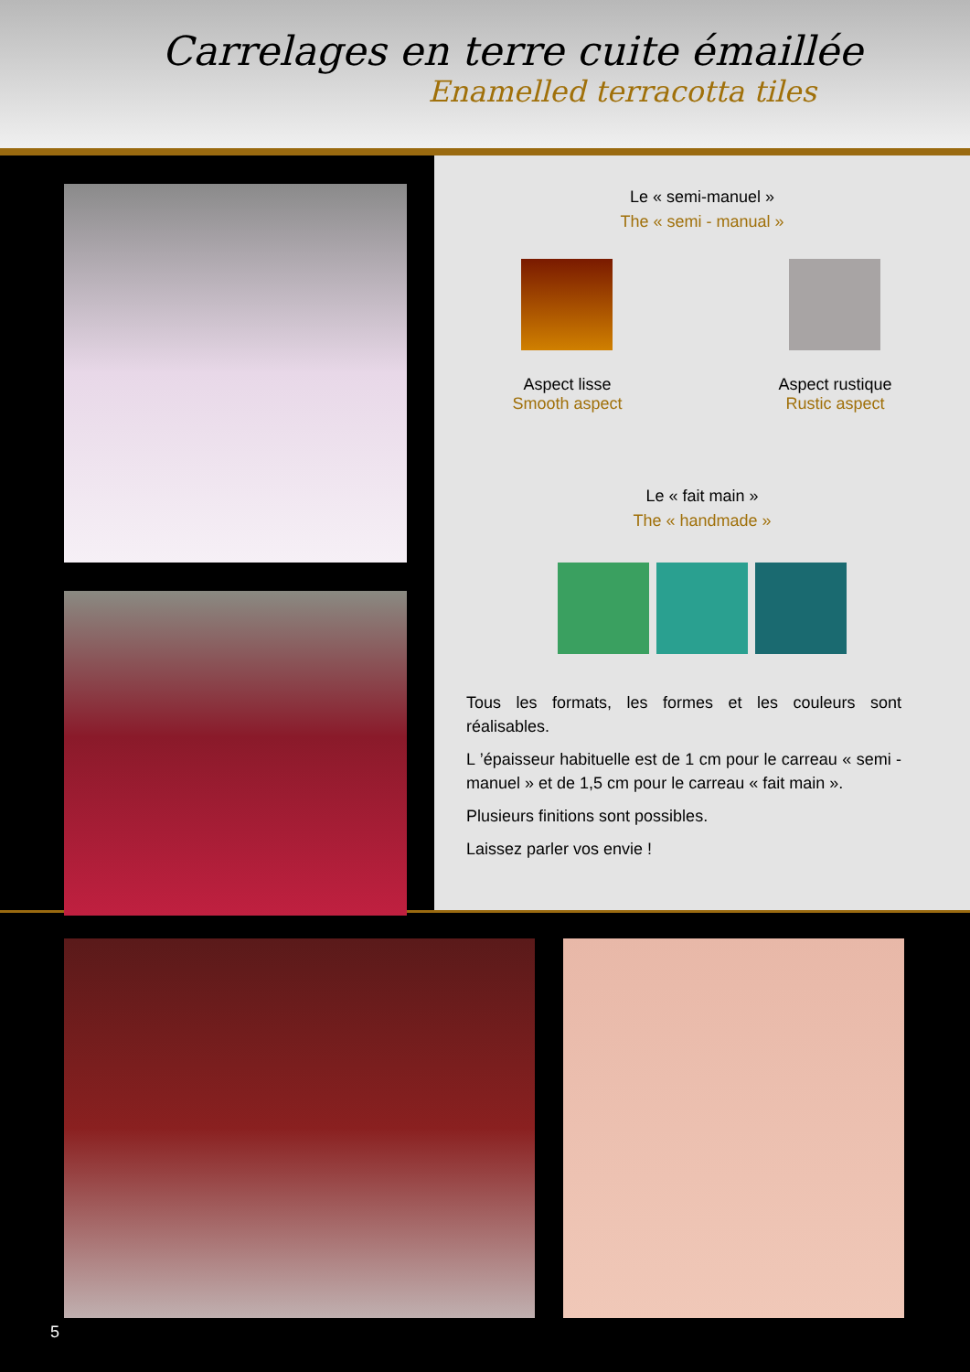Carrelages en terre cuite émaillée
Enamelled terracotta tiles
Le « semi-manuel »
The « semi - manual »
Aspect lisse
Smooth aspect
Aspect rustique
Rustic aspect
Le « fait main »
The « handmade »
Tous les formats, les formes et les couleurs sont réalisables.
L ’épaisseur habituelle est de 1 cm pour le carreau « semi - manuel » et de 1,5 cm pour le carreau « fait main ».
Plusieurs finitions sont possibles.
Laissez parler vos envie !
5